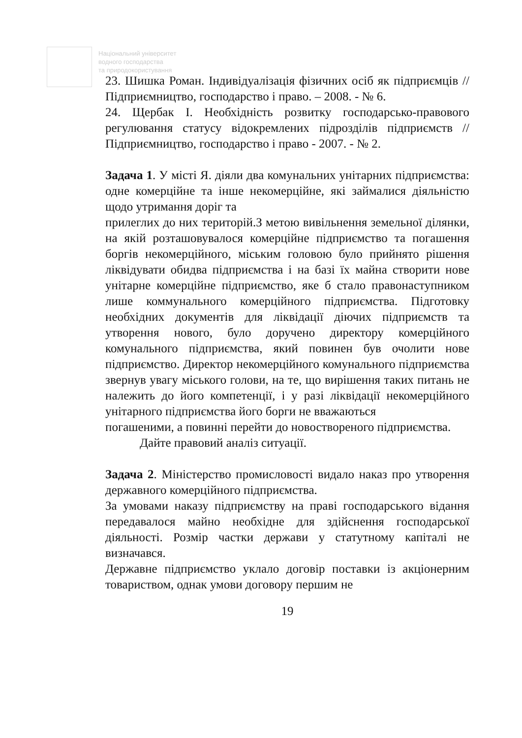Національний університет
водного господарства
та природокористування
23. Шишка Роман. Індивідуалізація фізичних осіб як підприємців // Підприємництво, господарство і право. – 2008. - № 6.
24. Щербак І. Необхідність розвитку господарсько-правового регулювання статусу відокремлених підрозділів підприємств // Підприємництво, господарство і право - 2007. - № 2.
Задача 1. У місті Я. діяли два комунальних унітарних підприємства: одне комерційне та інше некомерційне, які займалися діяльністю щодо утримання доріг та
прилеглих до них територій.З метою вивільнення земельної ділянки, на якій розташовувалося комерційне підприємство та погашення боргів некомерційного, міським головою було прийнято рішення ліквідувати обидва підприємства і на базі їх майна створити нове унітарне комерційне підприємство, яке б стало правонаступником лише коммунального комерційного підприємства. Підготовку необхідних документів для ліквідації діючих підприємств та утворення нового, було доручено директору комерційного комунального підприємства, який повинен був очолити нове підприємство. Директор некомерційного комунального підприємства звернув увагу міського голови, на те, що вирішення таких питань не належить до його компетенції, і у разі ліквідації некомерційного унітарного підприємства його борги не вважаються
погашеними, а повинні перейти до новоствореного підприємства.
Дайте правовий аналіз ситуації.
Задача 2. Міністерство промисловості видало наказ про утворення державного комерційного підприємства.
За умовами наказу підприємству на праві господарського відання передавалося майно необхідне для здійснення господарської діяльності. Розмір частки держави у статутному капіталі не визначався.
Державне підприємство уклало договір поставки із акціонерним товариством, однак умови договору першим не
19